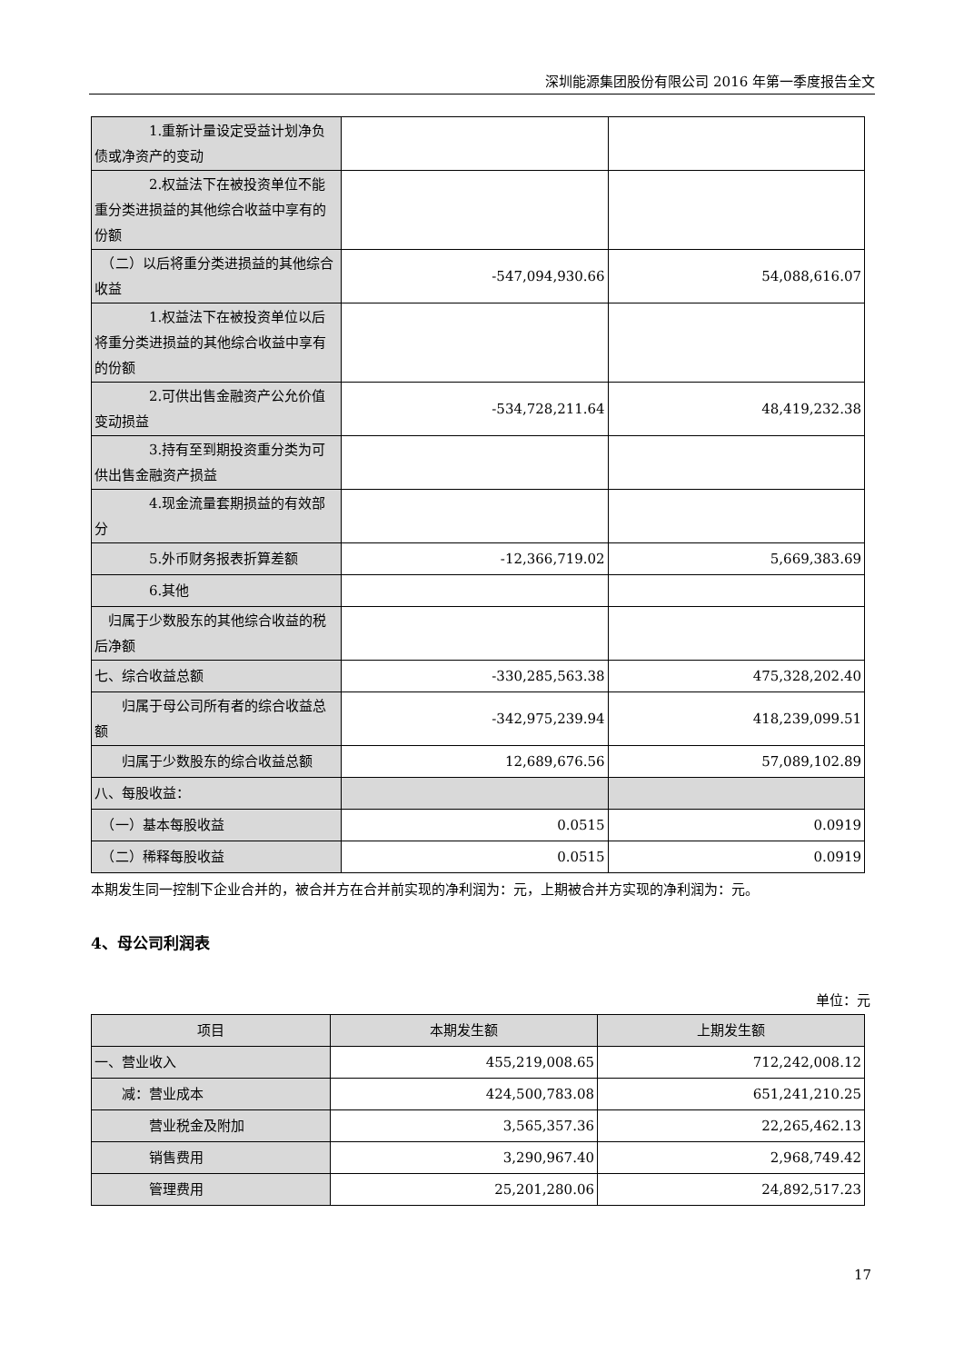深圳能源集团股份有限公司 2016 年第一季度报告全文
| 1.重新计量设定受益计划净负债或净资产的变动 | | |
| 2.权益法下在被投资单位不能重分类进损益的其他综合收益中享有的份额 | | |
| （二）以后将重分类进损益的其他综合收益 | -547,094,930.66 | 54,088,616.07 |
| 1.权益法下在被投资单位以后将重分类进损益的其他综合收益中享有的份额 | | |
| 2.可供出售金融资产公允价值变动损益 | -534,728,211.64 | 48,419,232.38 |
| 3.持有至到期投资重分类为可供出售金融资产损益 | | |
| 4.现金流量套期损益的有效部分 | | |
| 5.外币财务报表折算差额 | -12,366,719.02 | 5,669,383.69 |
| 6.其他 | | |
| 归属于少数股东的其他综合收益的税后净额 | | |
| 七、综合收益总额 | -330,285,563.38 | 475,328,202.40 |
| 归属于母公司所有者的综合收益总额 | -342,975,239.94 | 418,239,099.51 |
| 归属于少数股东的综合收益总额 | 12,689,676.56 | 57,089,102.89 |
| 八、每股收益： | | |
| （一）基本每股收益 | 0.0515 | 0.0919 |
| （二）稀释每股收益 | 0.0515 | 0.0919 |
本期发生同一控制下企业合并的，被合并方在合并前实现的净利润为：元，上期被合并方实现的净利润为：元。
4、母公司利润表
单位：元
| 项目 | 本期发生额 | 上期发生额 |
| --- | --- | --- |
| 一、营业收入 | 455,219,008.65 | 712,242,008.12 |
| 减：营业成本 | 424,500,783.08 | 651,241,210.25 |
| 营业税金及附加 | 3,565,357.36 | 22,265,462.13 |
| 销售费用 | 3,290,967.40 | 2,968,749.42 |
| 管理费用 | 25,201,280.06 | 24,892,517.23 |
17